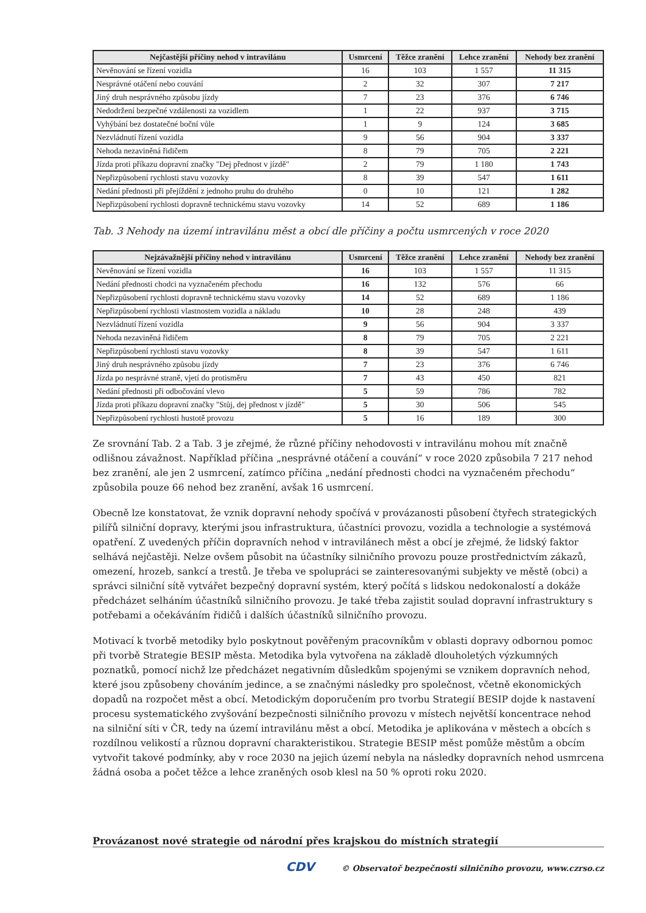| Nejčastější příčiny nehod v intravilánu | Usmrcení | Těžce zranění | Lehce zranění | Nehody bez zranění |
| --- | --- | --- | --- | --- |
| Nevěnování se řízení vozidla | 16 | 103 | 1 557 | 11 315 |
| Nesprávné otáčení nebo couvání | 2 | 32 | 307 | 7 217 |
| Jiný druh nesprávného způsobu jízdy | 7 | 23 | 376 | 6 746 |
| Nedodržení bezpečné vzdálenosti za vozidlem | 1 | 22 | 937 | 3 715 |
| Vyhýbání bez dostatečné boční vůle | 1 | 9 | 124 | 3 685 |
| Nezvládnutí řízení vozidla | 9 | 56 | 904 | 3 337 |
| Nehoda nezaviněná řidičem | 8 | 79 | 705 | 2 221 |
| Jízda proti příkazu dopravní značky "Dej přednost v jízdě" | 2 | 79 | 1 180 | 1 743 |
| Nepřizpůsobení rychlosti stavu vozovky | 8 | 39 | 547 | 1 611 |
| Nedání přednosti při přejíždění z jednoho pruhu do druhého | 0 | 10 | 121 | 1 282 |
| Nepřizpůsobení rychlosti dopravně technickému stavu vozovky | 14 | 52 | 689 | 1 186 |
Tab. 3 Nehody na území intravilánu měst a obcí dle příčiny a počtu usmrcených v roce 2020
| Nejzávažnější příčiny nehod v intravilánu | Usmrcení | Těžce zranění | Lehce zranění | Nehody bez zranění |
| --- | --- | --- | --- | --- |
| Nevěnování se řízení vozidla | 16 | 103 | 1 557 | 11 315 |
| Nedání přednosti chodci na vyznačeném přechodu | 16 | 132 | 576 | 66 |
| Nepřizpůsobení rychlosti dopravně technickému stavu vozovky | 14 | 52 | 689 | 1 186 |
| Nepřizpůsobení rychlosti vlastnostem vozidla a nákladu | 10 | 28 | 248 | 439 |
| Nezvládnutí řízení vozidla | 9 | 56 | 904 | 3 337 |
| Nehoda nezaviněná řidičem | 8 | 79 | 705 | 2 221 |
| Nepřizpůsobení rychlosti stavu vozovky | 8 | 39 | 547 | 1 611 |
| Jiný druh nesprávného způsobu jízdy | 7 | 23 | 376 | 6 746 |
| Jízda po nesprávné straně, vjetí do protisměru | 7 | 43 | 450 | 821 |
| Nedání přednosti při odbočování vlevo | 5 | 59 | 786 | 782 |
| Jízda proti příkazu dopravní značky "Stůj, dej přednost v jízdě" | 5 | 30 | 506 | 545 |
| Nepřizpůsobení rychlosti hustotě provozu | 5 | 16 | 189 | 300 |
Ze srovnání Tab. 2 a Tab. 3 je zřejmé, že různé příčiny nehodovosti v intravilánu mohou mít značně odlišnou závažnost. Například příčina „nesprávné otáčení a couvání“ v roce 2020 způsobila 7 217 nehod bez zranění, ale jen 2 usmrcení, zatímco příčina „nedání přednosti chodci na vyznačeném přechodu“ způsobila pouze 66 nehod bez zranění, avšak 16 usmrcení.
Obecně lze konstatovat, že vznik dopravní nehody spočívá v provázanosti působení čtyřech strategických pilířů silniční dopravy, kterými jsou infrastruktura, účastníci provozu, vozidla a technologie a systémová opatření. Z uvedených příčin dopravních nehod v intravilánech měst a obcí je zřejmé, že lidský faktor selhává nejčastěji. Nelze ovšem působit na účastníky silničního provozu pouze prostřednictvím zákazů, omezení, hrozeb, sankcí a trestů. Je třeba ve spolupráci se zainteresovanými subjekty ve městě (obci) a správci silniční sítě vytvářet bezpečný dopravní systém, který počítá s lidskou nedokonalostí a dokáže předcházet selháním účastníků silničního provozu. Je také třeba zajistit soulad dopravní infrastruktury s potřebami a očekáváním řidičů i dalších účastníků silničního provozu.
Motivací k tvorbě metodiky bylo poskytnout pověřeným pracovníkům v oblasti dopravy odbornou pomoc při tvorbě Strategie BESIP města. Metodika byla vytvořena na základě dlouholetých výzkumných poznatků, pomocí nichž lze předcházet negativním důsledkům spojenými se vznikem dopravních nehod, které jsou způsobeny chováním jedince, a se značnými následky pro společnost, včetně ekonomických dopadů na rozpočet měst a obcí. Metodickým doporučením pro tvorbu Strategií BESIP dojde k nastavení procesu systematického zvyšování bezpečnosti silničního provozu v místech největší koncentrace nehod na silniční síti v ČR, tedy na území intravilánu měst a obcí. Metodika je aplikována v městech a obcích s rozdílnou velikostí a různou dopravní charakteristikou. Strategie BESIP měst pomůže městům a obcím vytvořit takové podmínky, aby v roce 2030 na jejich území nebyla na následky dopravních nehod usmrcena žádná osoba a počet těžce a lehce zraněných osob klesl na 50 % oproti roku 2020.
Provázanost nové strategie od národní přes krajskou do místních strategií
CDV © Observatoř bezpečnosti silničního provozu, www.czrso.cz